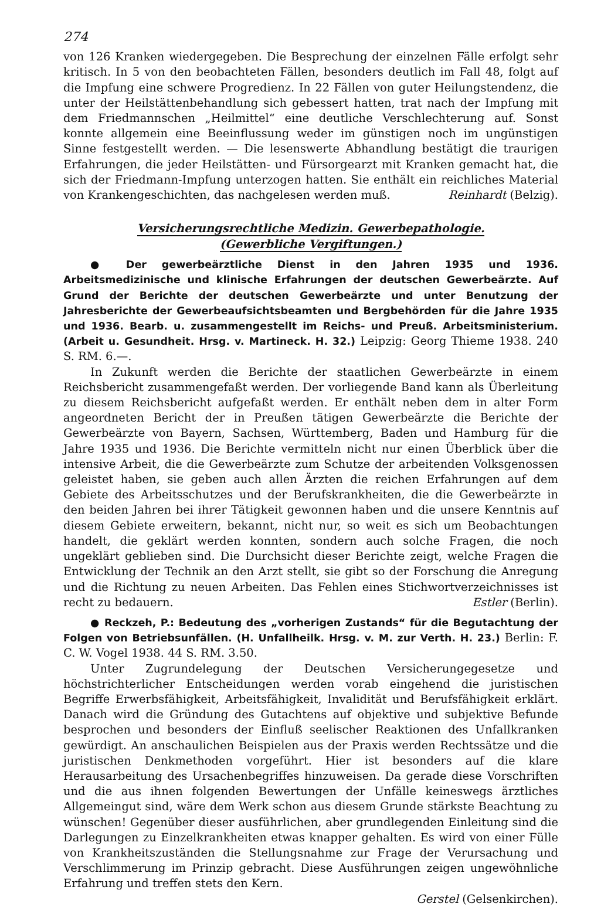274
von 126 Kranken wiedergegeben. Die Besprechung der einzelnen Fälle erfolgt sehr kritisch. In 5 von den beobachteten Fällen, besonders deutlich im Fall 48, folgt auf die Impfung eine schwere Progredienz. In 22 Fällen von guter Heilungstendenz, die unter der Heilstättenbehandlung sich gebessert hatten, trat nach der Impfung mit dem Friedmannschen „Heilmittel“ eine deutliche Verschlechterung auf. Sonst konnte allgemein eine Beeinflussung weder im günstigen noch im ungünstigen Sinne festgestellt werden. — Die lesenswerte Abhandlung bestätigt die traurigen Erfahrungen, die jeder Heilstätten- und Fürsorgearzt mit Kranken gemacht hat, die sich der Friedmann-Impfung unterzogen hatten. Sie enthält ein reichliches Material von Krankengeschichten, das nachgelesen werden muß. Reinhardt (Belzig).
Versicherungsrechtliche Medizin. Gewerbepathologie.
(Gewerbliche Vergiftungen.)
● Der gewerbeärztliche Dienst in den Jahren 1935 und 1936. Arbeitsmedizinische und klinische Erfahrungen der deutschen Gewerbeärzte. Auf Grund der Berichte der deutschen Gewerbeärzte und unter Benutzung der Jahresberichte der Gewerbeaufsichtsbeamten und Bergbehörden für die Jahre 1935 und 1936. Bearb. u. zusammengestellt im Reichs- und Preuß. Arbeitsministerium. (Arbeit u. Gesundheit. Hrsg. v. Martineck. H. 32.) Leipzig: Georg Thieme 1938. 240 S. RM. 6.—.
In Zukunft werden die Berichte der staatlichen Gewerbeärzte in einem Reichsbericht zusammengefaßt werden. Der vorliegende Band kann als Überleitung zu diesem Reichsbericht aufgefaßt werden. Er enthält neben dem in alter Form angeordneten Bericht der in Preußen tätigen Gewerbeärzte die Berichte der Gewerbeärzte von Bayern, Sachsen, Württemberg, Baden und Hamburg für die Jahre 1935 und 1936. Die Berichte vermitteln nicht nur einen Überblick über die intensive Arbeit, die die Gewerbeärzte zum Schutze der arbeitenden Volksgenossen geleistet haben, sie geben auch allen Ärzten die reichen Erfahrungen auf dem Gebiete des Arbeitsschutzes und der Berufskrankheiten, die die Gewerbeärzte in den beiden Jahren bei ihrer Tätigkeit gewonnen haben und die unsere Kenntnis auf diesem Gebiete erweitern, bekannt, nicht nur, so weit es sich um Beobachtungen handelt, die geklärt werden konnten, sondern auch solche Fragen, die noch ungeklärt geblieben sind. Die Durchsicht dieser Berichte zeigt, welche Fragen die Entwicklung der Technik an den Arzt stellt, sie gibt so der Forschung die Anregung und die Richtung zu neuen Arbeiten. Das Fehlen eines Stichwortverzeichnisses ist recht zu bedauern. Estler (Berlin).
● Reckzeh, P.: Bedeutung des „vorherigen Zustands“ für die Begutachtung der Folgen von Betriebsunfällen. (H. Unfallheilk. Hrsg. v. M. zur Verth. H. 23.) Berlin: F. C. W. Vogel 1938. 44 S. RM. 3.50.
Unter Zugrundelegung der Deutschen Versicherungegesetze und höchstrichterlicher Entscheidungen werden vorab eingehend die juristischen Begriffe Erwerbsfähigkeit, Arbeitsfähigkeit, Invalidität und Berufsfähigkeit erklärt. Danach wird die Gründung des Gutachtens auf objektive und subjektive Befunde besprochen und besonders der Einfluß seelischer Reaktionen des Unfallkranken gewürdigt. An anschaulichen Beispielen aus der Praxis werden Rechtssätze und die juristischen Denkmethoden vorgeführt. Hier ist besonders auf die klare Herausarbeitung des Ursachenbegriffes hinzuweisen. Da gerade diese Vorschriften und die aus ihnen folgenden Bewertungen der Unfälle keineswegs ärztliches Allgemeingut sind, wäre dem Werk schon aus diesem Grunde stärkste Beachtung zu wünschen! Gegenüber dieser ausführlichen, aber grundlegenden Einleitung sind die Darlegungen zu Einzelkrankheiten etwas knapper gehalten. Es wird von einer Fülle von Krankheitszuständen die Stellungsnahme zur Frage der Verursachung und Verschlimmerung im Prinzip gebracht. Diese Ausführungen zeigen ungewöhnliche Erfahrung und treffen stets den Kern.
Gerstel (Gelsenkirchen).